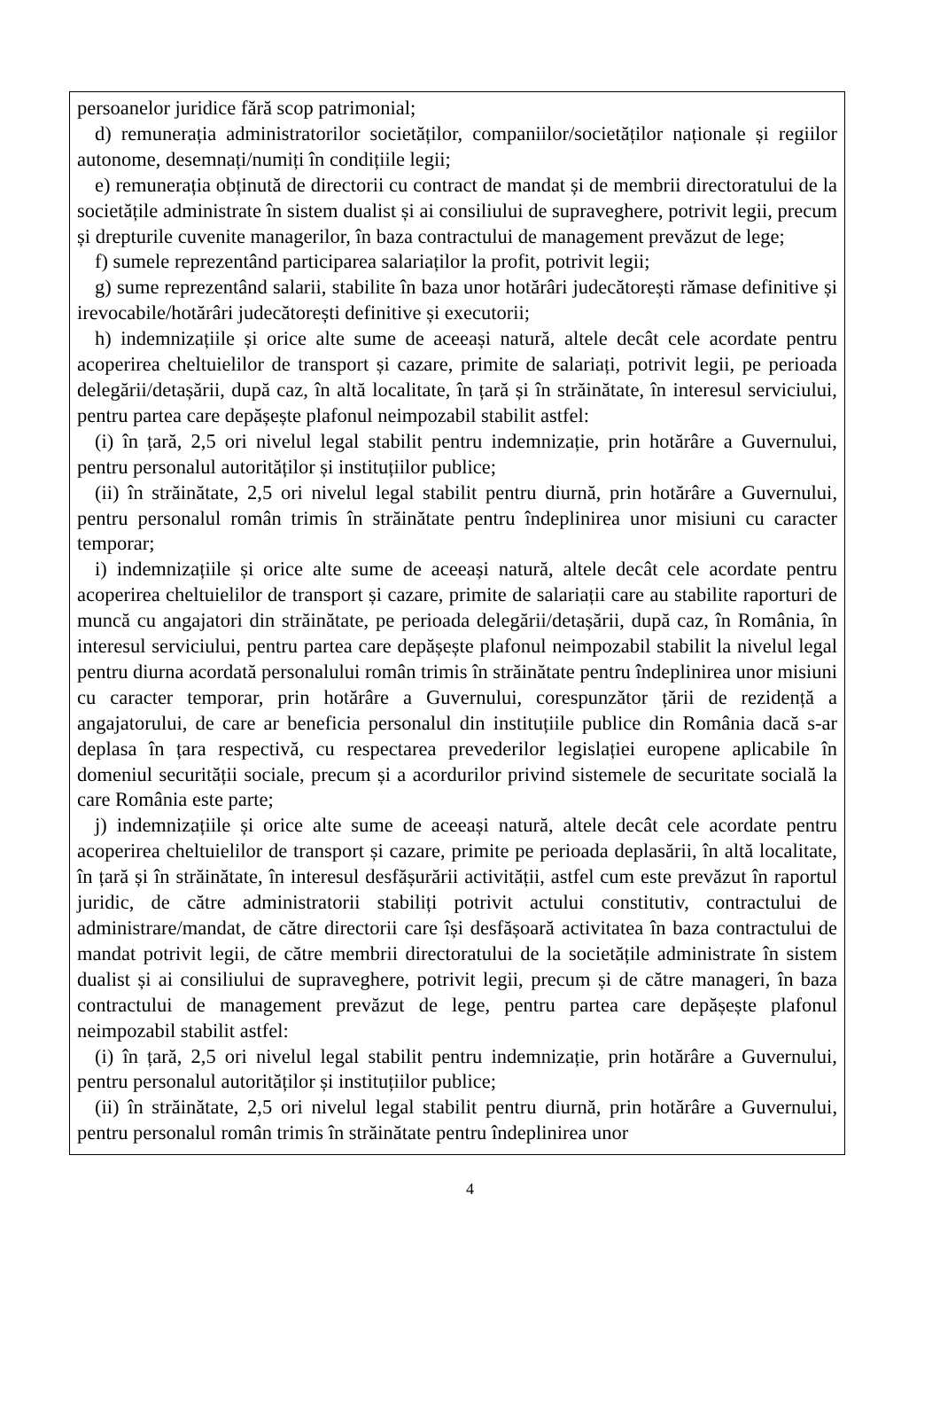persoanelor juridice fără scop patrimonial;
d) remunerația administratorilor societăților, companiilor/societăților naționale și regiilor autonome, desemnați/numiți în condițiile legii;
e) remunerația obținută de directorii cu contract de mandat și de membrii directoratului de la societățile administrate în sistem dualist și ai consiliului de supraveghere, potrivit legii, precum și drepturile cuvenite managerilor, în baza contractului de management prevăzut de lege;
f) sumele reprezentând participarea salariaților la profit, potrivit legii;
g) sume reprezentând salarii, stabilite în baza unor hotărâri judecătorești rămase definitive și irevocabile/hotărâri judecătorești definitive și executorii;
h) indemnizațiile și orice alte sume de aceeași natură, altele decât cele acordate pentru acoperirea cheltuielilor de transport și cazare, primite de salariați, potrivit legii, pe perioada delegării/detașării, după caz, în altă localitate, în țară și în străinătate, în interesul serviciului, pentru partea care depășește plafonul neimpozabil stabilit astfel:
(i) în țară, 2,5 ori nivelul legal stabilit pentru indemnizație, prin hotărâre a Guvernului, pentru personalul autorităților și instituțiilor publice;
(ii) în străinătate, 2,5 ori nivelul legal stabilit pentru diurnă, prin hotărâre a Guvernului, pentru personalul român trimis în străinătate pentru îndeplinirea unor misiuni cu caracter temporar;
i) indemnizațiile și orice alte sume de aceeași natură, altele decât cele acordate pentru acoperirea cheltuielilor de transport și cazare, primite de salariații care au stabilite raporturi de muncă cu angajatori din străinătate, pe perioada delegării/detașării, după caz, în România, în interesul serviciului, pentru partea care depășește plafonul neimpozabil stabilit la nivelul legal pentru diurna acordată personalului român trimis în străinătate pentru îndeplinirea unor misiuni cu caracter temporar, prin hotărâre a Guvernului, corespunzător țării de rezidență a angajatorului, de care ar beneficia personalul din instituțiile publice din România dacă s-ar deplasa în țara respectivă, cu respectarea prevederilor legislației europene aplicabile în domeniul securității sociale, precum și a acordurilor privind sistemele de securitate socială la care România este parte;
j) indemnizațiile și orice alte sume de aceeași natură, altele decât cele acordate pentru acoperirea cheltuielilor de transport și cazare, primite pe perioada deplasării, în altă localitate, în țară și în străinătate, în interesul desfășurării activității, astfel cum este prevăzut în raportul juridic, de către administratorii stabiliți potrivit actului constitutiv, contractului de administrare/mandat, de către directorii care își desfășoară activitatea în baza contractului de mandat potrivit legii, de către membrii directoratului de la societățile administrate în sistem dualist și ai consiliului de supraveghere, potrivit legii, precum și de către manageri, în baza contractului de management prevăzut de lege, pentru partea care depășește plafonul neimpozabil stabilit astfel:
(i) în țară, 2,5 ori nivelul legal stabilit pentru indemnizație, prin hotărâre a Guvernului, pentru personalul autorităților și instituțiilor publice;
(ii) în străinătate, 2,5 ori nivelul legal stabilit pentru diurnă, prin hotărâre a Guvernului, pentru personalul român trimis în străinătate pentru îndeplinirea unor
4